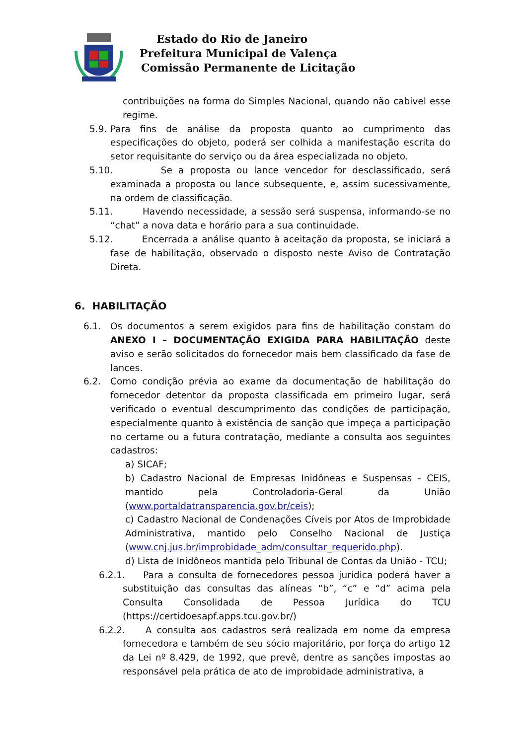Estado do Rio de Janeiro
Prefeitura Municipal de Valença
Comissão Permanente de Licitação
contribuições na forma do Simples Nacional, quando não cabível esse regime.
5.9. Para fins de análise da proposta quanto ao cumprimento das especificações do objeto, poderá ser colhida a manifestação escrita do setor requisitante do serviço ou da área especializada no objeto.
5.10. Se a proposta ou lance vencedor for desclassificado, será examinada a proposta ou lance subsequente, e, assim sucessivamente, na ordem de classificação.
5.11. Havendo necessidade, a sessão será suspensa, informando-se no “chat” a nova data e horário para a sua continuidade.
5.12. Encerrada a análise quanto à aceitação da proposta, se iniciará a fase de habilitação, observado o disposto neste Aviso de Contratação Direta.
6. HABILITAÇÃO
6.1. Os documentos a serem exigidos para fins de habilitação constam do ANEXO I – DOCUMENTAÇÃO EXIGIDA PARA HABILITAÇÃO deste aviso e serão solicitados do fornecedor mais bem classificado da fase de lances.
6.2. Como condição prévia ao exame da documentação de habilitação do fornecedor detentor da proposta classificada em primeiro lugar, será verificado o eventual descumprimento das condições de participação, especialmente quanto à existência de sanção que impeça a participação no certame ou a futura contratação, mediante a consulta aos seguintes cadastros:
a) SICAF;
b) Cadastro Nacional de Empresas Inidôneas e Suspensas - CEIS, mantido pela Controladoria-Geral da União (www.portaldatransparencia.gov.br/ceis);
c) Cadastro Nacional de Condenações Cíveis por Atos de Improbidade Administrativa, mantido pelo Conselho Nacional de Justiça (www.cnj.jus.br/improbidade_adm/consultar_requerido.php).
d) Lista de Inidôneos mantida pelo Tribunal de Contas da União - TCU;
6.2.1. Para a consulta de fornecedores pessoa jurídica poderá haver a substituição das consultas das alíneas “b”, “c” e “d” acima pela Consulta Consolidada de Pessoa Jurídica do TCU (https://certidoesapf.apps.tcu.gov.br/)
6.2.2. A consulta aos cadastros será realizada em nome da empresa fornecedora e também de seu sócio majoritário, por força do artigo 12 da Lei nº 8.429, de 1992, que prevê, dentre as sanções impostas ao responsável pela prática de ato de improbidade administrativa, a